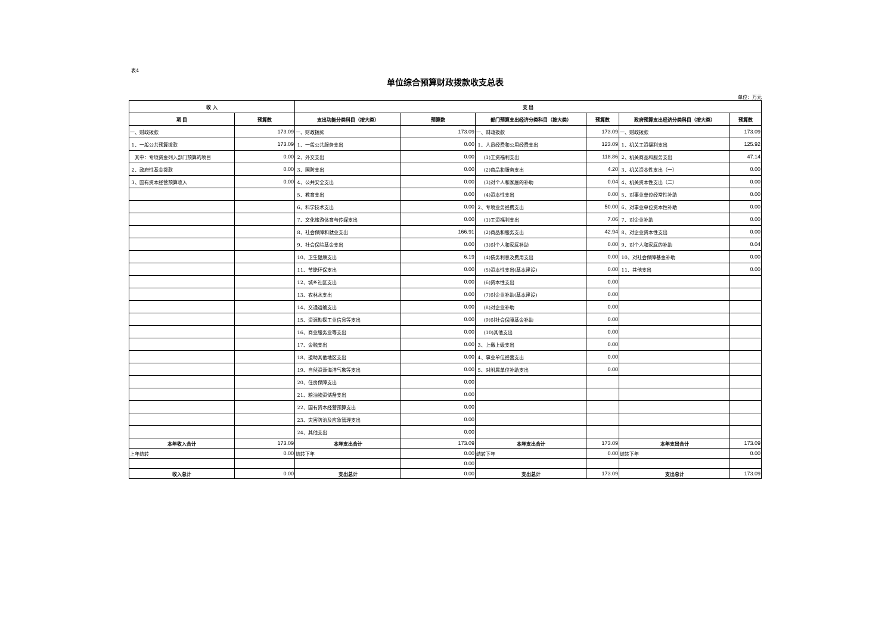表4
单位综合预算财政拨款收支总表
单位：万元
| 收 入 | | 支 出 | | | | | |
| --- | --- | --- | --- | --- | --- | --- | --- |
| 项 目 | 预算数 | 支出功能分类科目（按大类） | 预算数 | 部门预算支出经济分类科目（按大类） | 预算数 | 政府预算支出经济分类科目（按大类） | 预算数 |
| 一、财政拨款 | 173.09 | 一、财政拨款 | 173.09 | 一、财政拨款 | 173.09 | 一、财政拨款 | 173.09 |
| 1、一般公共预算拨款 | 173.09 | 1、一般公共服务支出 | 0.00 | 1、人员经费和公用经费支出 | 123.09 | 1、机关工资福利支出 | 125.92 |
| 其中：专项资金列入部门预算的项目 | 0.00 | 2、外交支出 | 0.00 | (1)工资福利支出 | 118.86 | 2、机关商品和服务支出 | 47.14 |
| 2、政府性基金拨款 | 0.00 | 3、国防支出 | 0.00 | (2)商品和服务支出 | 4.20 | 3、机关资本性支出（一） | 0.00 |
| 3、国有资本经营预算收入 | 0.00 | 4、公共安全支出 | 0.00 | (3)对个人和家庭的补助 | 0.04 | 4、机关资本性支出（二） | 0.00 |
| | | 5、教育支出 | 0.00 | (4)资本性支出 | 0.00 | 5、对事业单位经常性补助 | 0.00 |
| | | 6、科学技术支出 | 0.00 | 2、专项业务经费支出 | 50.00 | 6、对事业单位资本性补助 | 0.00 |
| | | 7、文化旅游体育与传媒支出 | 0.00 | (1)工资福利支出 | 7.06 | 7、对企业补助 | 0.00 |
| | | 8、社会保障和就业支出 | 166.91 | (2)商品和服务支出 | 42.94 | 8、对企业资本性支出 | 0.00 |
| | | 9、社会保险基金支出 | 0.00 | (3)对个人和家庭补助 | 0.00 | 9、对个人和家庭的补助 | 0.04 |
| | | 10、卫生健康支出 | 6.19 | (4)债务利息及费用支出 | 0.00 | 10、对社会保障基金补助 | 0.00 |
| | | 11、节能环保支出 | 0.00 | (5)资本性支出(基本建设) | 0.00 | 11、其他支出 | 0.00 |
| | | 12、城乡社区支出 | 0.00 | (6)资本性支出 | 0.00 | | |
| | | 13、农林水支出 | 0.00 | (7)对企业补助(基本建设) | 0.00 | | |
| | | 14、交通运输支出 | 0.00 | (8)对企业补助 | 0.00 | | |
| | | 15、资源勘探工业信息等支出 | 0.00 | (9)对社会保障基金补助 | 0.00 | | |
| | | 16、商业服务业等支出 | 0.00 | (10)其他支出 | 0.00 | | |
| | | 17、金融支出 | 0.00 | 3、上缴上级支出 | 0.00 | | |
| | | 18、援助其他地区支出 | 0.00 | 4、事业单位经营支出 | 0.00 | | |
| | | 19、自然资源海洋气象等支出 | 0.00 | 5、对附属单位补助支出 | 0.00 | | |
| | | 20、住房保障支出 | 0.00 | | | | |
| | | 21、粮油物资储备支出 | 0.00 | | | | |
| | | 22、国有资本经营预算支出 | 0.00 | | | | |
| | | 23、灾害防治及应急管理支出 | 0.00 | | | | |
| | | 24、其他支出 | 0.00 | | | | |
| 本年收入合计 | 173.09 | 本年支出合计 | 173.09 | 本年支出合计 | 173.09 | 本年支出合计 | 173.09 |
| 上年结转 | 0.00 | 结转下年 | 0.00 | 结转下年 | 0.00 | 结转下年 | 0.00 |
| | | | 0.00 | | | | |
| 收入总计 | 0.00 | 支出总计 | 0.00 | 支出总计 | 173.09 | 支出总计 | 173.09 |